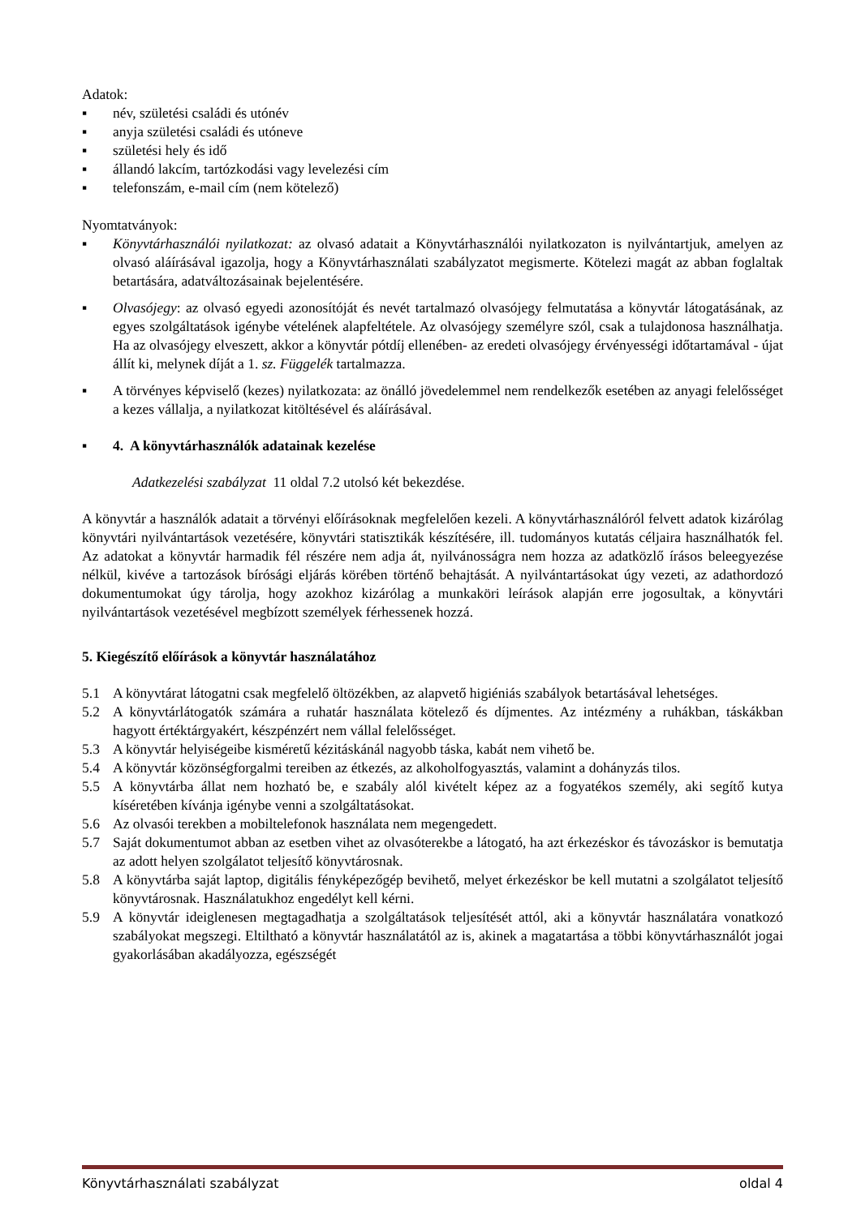Adatok:
▪ név, születési családi és utónév
▪ anyja születési családi és utóneve
▪ születési hely és idő
▪ állandó lakcím, tartózkodási vagy levelezési cím
▪ telefonszám, e-mail cím (nem kötelező)
Nyomtatványok:
▪ Könyvtárhasználói nyilatkozat: az olvasó adatait a Könyvtárhasználói nyilatkozaton is nyilvántartjuk, amelyen az olvasó aláírásával igazolja, hogy a Könyvtárhasználati szabályzatot megismerte. Kötelezi magát az abban foglaltak betartására, adatváltozásainak bejelentésére.
▪ Olvasójegy: az olvasó egyedi azonosítóját és nevét tartalmazó olvasójegy felmutatása a könyvtár látogatásának, az egyes szolgáltatások igénybe vételének alapfeltétele. Az olvasójegy személyre szól, csak a tulajdonosa használhatja. Ha az olvasójegy elveszett, akkor a könyvtár pótdíj ellenében- az eredeti olvasójegy érvényességi időtartamával - újat állít ki, melynek díját a 1. sz. Függelék tartalmazza.
▪ A törvényes képviselő (kezes) nyilatkozata: az önálló jövedelemmel nem rendelkezők esetében az anyagi felelősséget a kezes vállalja, a nyilatkozat kitöltésével és aláírásával.
▪ 4. A könyvtárhasználók adatainak kezelése
Adatkezelési szabályzat 11 oldal 7.2 utolsó két bekezdése.
A könyvtár a használók adatait a törvényi előírásoknak megfelelően kezeli. A könyvtárhasználóról felvett adatok kizárólag könyvtári nyilvántartások vezetésére, könyvtári statisztikák készítésére, ill. tudományos kutatás céljaira használhatók fel. Az adatokat a könyvtár harmadik fél részére nem adja át, nyilvánosságra nem hozza az adatközlő írásos beleegyezése nélkül, kivéve a tartozások bírósági eljárás körében történő behajtását. A nyilvántartásokat úgy vezeti, az adathordozó dokumentumokat úgy tárolja, hogy azokhoz kizárólag a munkaköri leírások alapján erre jogosultak, a könyvtári nyilvántartások vezetésével megbízott személyek férhessenek hozzá.
5. Kiegészítő előírások a könyvtár használatához
5.1 A könyvtárat látogatni csak megfelelő öltözékben, az alapvető higiéniás szabályok betartásával lehetséges.
5.2 A könyvtárlátogatók számára a ruhatár használata kötelező és díjmentes. Az intézmény a ruhákban, táskákban hagyott értéktárgyakért, készpénzért nem vállal felelősséget.
5.3 A könyvtár helyiségeibe kisméretű kézitáskánál nagyobb táska, kabát nem vihető be.
5.4 A könyvtár közönségforgalmi tereiben az étkezés, az alkoholfogyasztás, valamint a dohányzás tilos.
5.5 A könyvtárba állat nem hozható be, e szabály alól kivételt képez az a fogyatékos személy, aki segítő kutya kíséretében kívánja igénybe venni a szolgáltatásokat.
5.6 Az olvasói terekben a mobiltelefonok használata nem megengedett.
5.7 Saját dokumentumot abban az esetben vihet az olvasóterekbe a látogató, ha azt érkezéskor és távozáskor is bemutatja az adott helyen szolgálatot teljesítő könyvtárosnak.
5.8 A könyvtárba saját laptop, digitális fényképezőgép bevihető, melyet érkezéskor be kell mutatni a szolgálatot teljesítő könyvtárosnak. Használatukhoz engedélyt kell kérni.
5.9 A könyvtár ideiglenesen megtagadhatja a szolgáltatások teljesítését attól, aki a könyvtár használatára vonatkozó szabályokat megszegi. Eltiltható a könyvtár használatától az is, akinek a magatartása a többi könyvtárhasználót jogai gyakorlásában akadályozza, egészségét
Könyvtárhasználati szabályzat oldal 4